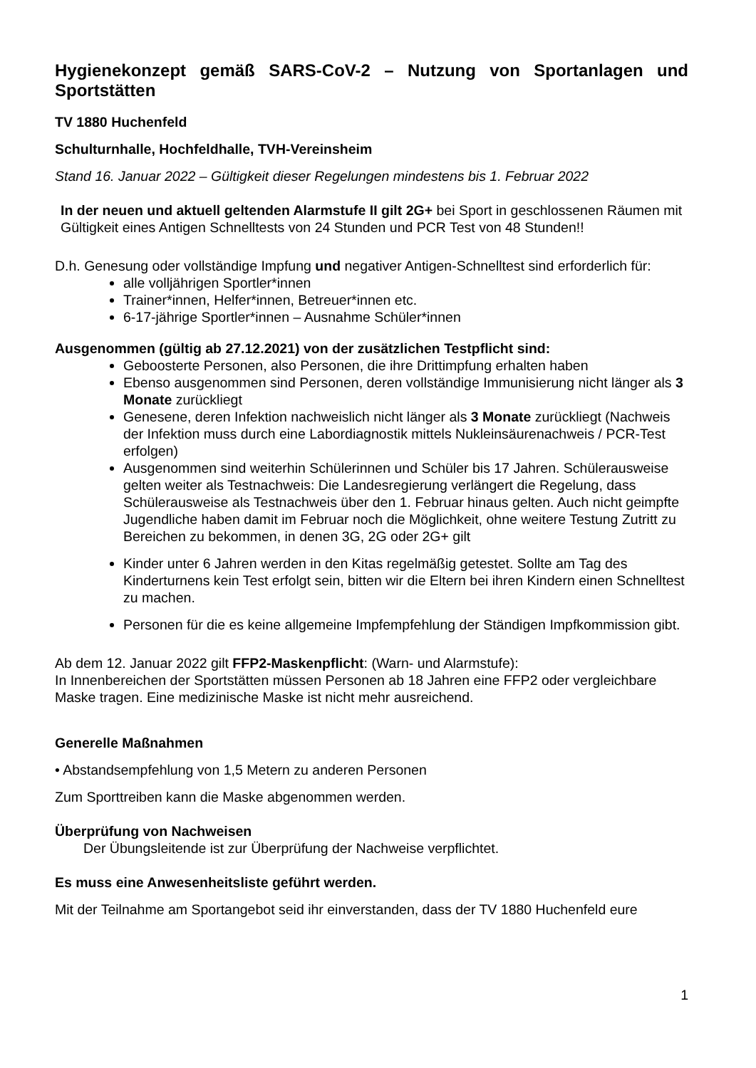Hygienekonzept gemäß SARS-CoV-2 – Nutzung von Sportanlagen und Sportstätten
TV 1880 Huchenfeld
Schulturnhalle, Hochfeldhalle, TVH-Vereinsheim
Stand 16. Januar 2022 – Gültigkeit dieser Regelungen mindestens bis 1. Februar 2022
In der neuen und aktuell geltenden Alarmstufe II gilt 2G+ bei Sport in geschlossenen Räumen mit Gültigkeit eines Antigen Schnelltests von 24 Stunden und PCR Test von 48 Stunden!!
D.h. Genesung oder vollständige Impfung und negativer Antigen-Schnelltest sind erforderlich für:
alle volljährigen Sportler*innen
Trainer*innen, Helfer*innen, Betreuer*innen etc.
6-17-jährige Sportler*innen – Ausnahme Schüler*innen
Ausgenommen (gültig ab 27.12.2021) von der zusätzlichen Testpflicht sind:
Geboosterte Personen, also Personen, die ihre Drittimpfung erhalten haben
Ebenso ausgenommen sind Personen, deren vollständige Immunisierung nicht länger als 3 Monate zurückliegt
Genesene, deren Infektion nachweislich nicht länger als 3 Monate zurückliegt (Nachweis der Infektion muss durch eine Labordiagnostik mittels Nukleinsäurenachweis / PCR-Test erfolgen)
Ausgenommen sind weiterhin Schülerinnen und Schüler bis 17 Jahren. Schülerausweise gelten weiter als Testnachweis: Die Landesregierung verlängert die Regelung, dass Schülerausweise als Testnachweis über den 1. Februar hinaus gelten. Auch nicht geimpfte Jugendliche haben damit im Februar noch die Möglichkeit, ohne weitere Testung Zutritt zu Bereichen zu bekommen, in denen 3G, 2G oder 2G+ gilt
Kinder unter 6 Jahren werden in den Kitas regelmäßig getestet. Sollte am Tag des Kinderturnens kein Test erfolgt sein, bitten wir die Eltern bei ihren Kindern einen Schnelltest zu machen.
Personen für die es keine allgemeine Impfempfehlung der Ständigen Impfkommission gibt.
Ab dem 12. Januar 2022 gilt FFP2-Maskenpflicht: (Warn- und Alarmstufe):
In Innenbereichen der Sportstätten müssen Personen ab 18 Jahren eine FFP2 oder vergleichbare Maske tragen. Eine medizinische Maske ist nicht mehr ausreichend.
Generelle Maßnahmen
• Abstandsempfehlung von 1,5 Metern zu anderen Personen
Zum Sporttreiben kann die Maske abgenommen werden.
Überprüfung von Nachweisen
Der Übungsleitende ist zur Überprüfung der Nachweise verpflichtet.
Es muss eine Anwesenheitsliste geführt werden.
Mit der Teilnahme am Sportangebot seid ihr einverstanden, dass der TV 1880 Huchenfeld eure
1